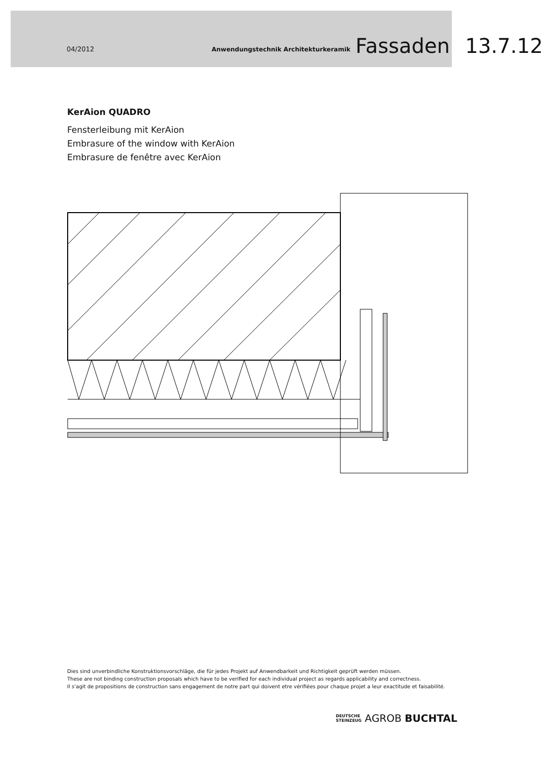04/2012
Anwendungstechnik Architekturkeramik
Fassaden
13.7.12
KerAion QUADRO
Fensterleibung mit KerAion
Embrasure of the window with KerAion
Embrasure de fenêtre avec KerAion
Dies sind unverbindliche Konstruktionsvorschläge, die für jedes Projekt auf Anwendbarkeit und Richtigkeit geprüft werden müssen.
These are not binding construction proposals which have to be verified for each individual project as regards applicability and correctness.
Il s‘agit de propositions de construction sans engagement de notre part qui doivent etre vérifiées pour chaque projet a leur exactitude et faisabilité.
DEUTSCHE
STEINZEUG AGROB BUCHTAL